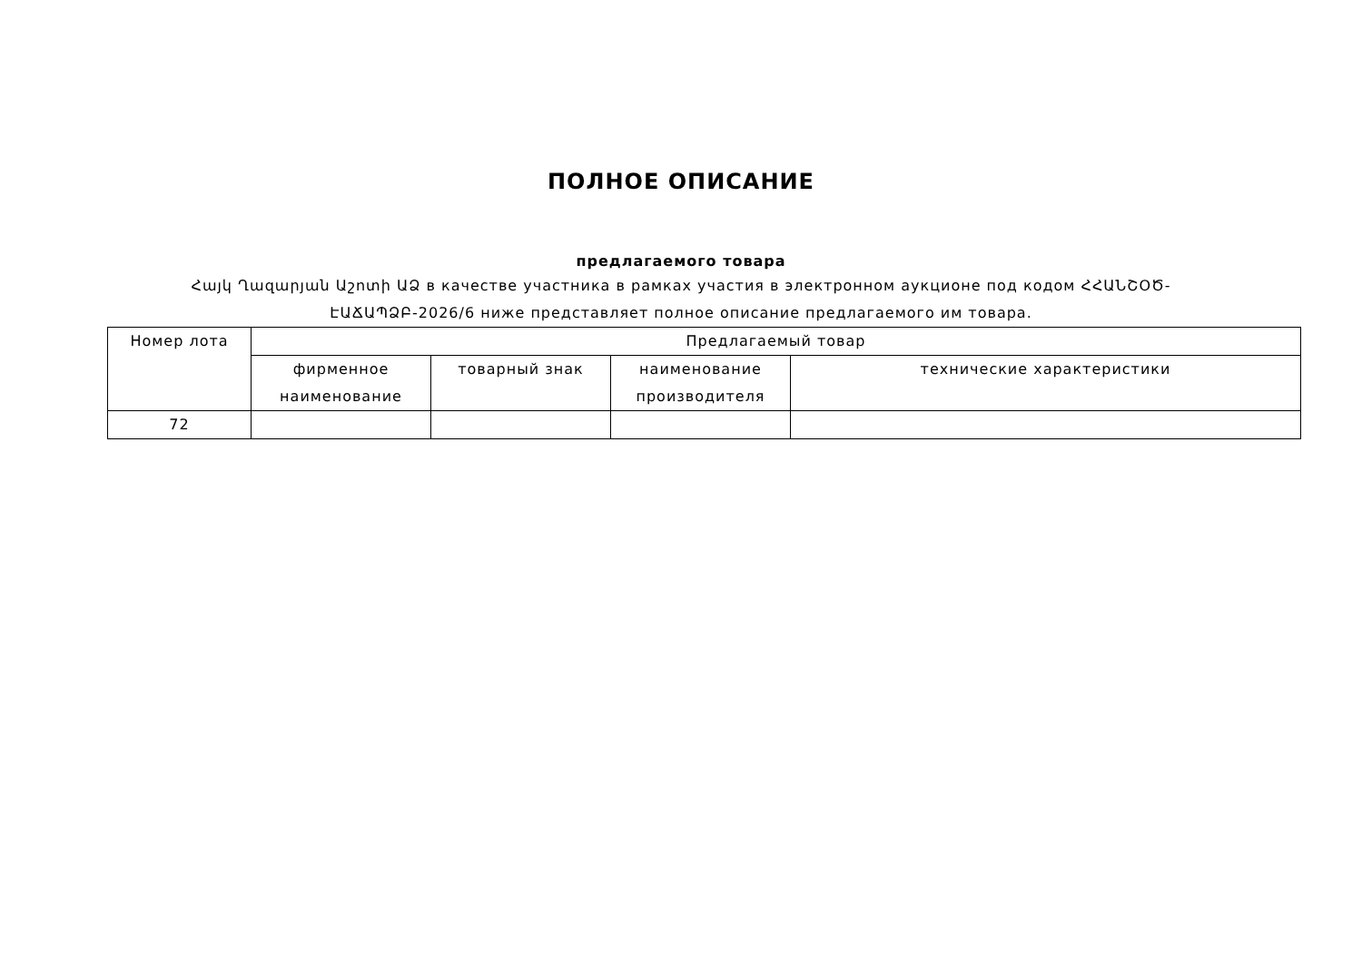ПОЛНОЕ ОПИСАНИЕ
предлагаемого товара
Հայկ Ղազարյան Աշոտի ԱՁ в качестве участника в рамках участия в электронном аукционе под кодом ՀՀԱՆՇՕԾ-ԷԱՃԱՊՁԲ-2026/6 ниже представляет полное описание предлагаемого им товара.
| Номер лота | Предлагаемый товар | | | |
| --- | --- | --- | --- | --- |
| | фирменное наименование | товарный знак | наименование производителя | технические характеристики |
| 72 | | | | |